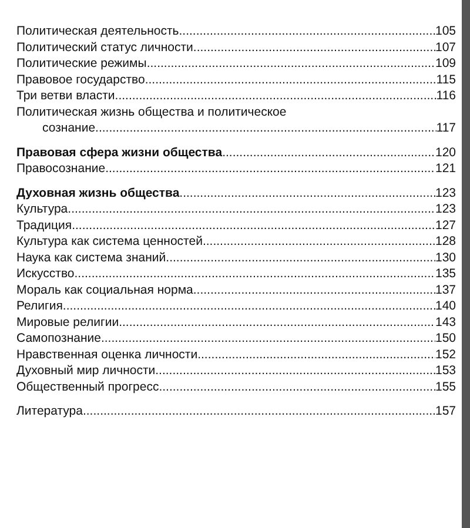Политическая деятельность 105
Политический статус личности 107
Политические режимы 109
Правовое государство 115
Три ветви власти 116
Политическая жизнь общества и политическое
сознание 117
Правовая сфера жизни общества 120
Правосознание 121
Духовная жизнь общества 123
Культура 123
Традиция 127
Культура как система ценностей 128
Наука как система знаний 130
Искусство 135
Мораль как социальная норма 137
Религия 140
Мировые религии 143
Самопознание 150
Нравственная оценка личности 152
Духовный мир личности 153
Общественный прогресс 155
Литература 157